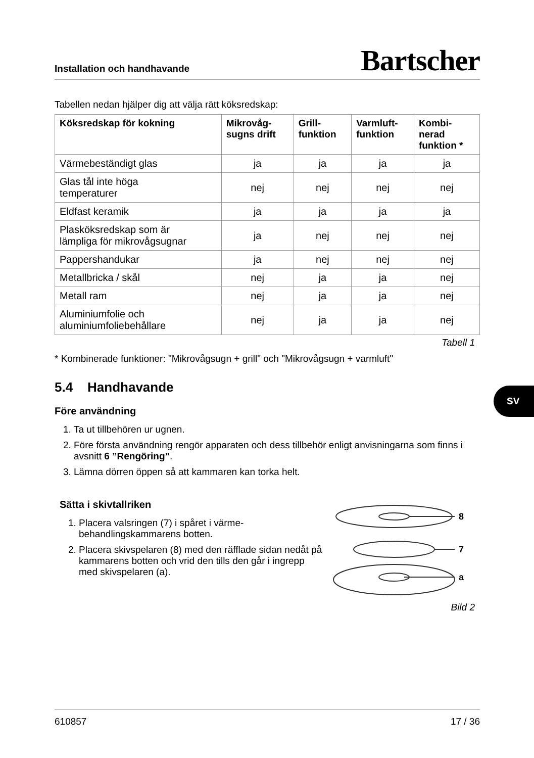Installation och handhavande Bartscher
Tabellen nedan hjälper dig att välja rätt köksredskap:
| Köksredskap för kokning | Mikrovåg- sugns drift | Grill- funktion | Varmluft- funktion | Kombi- nerad funktion * |
| --- | --- | --- | --- | --- |
| Värmebeständigt glas | ja | ja | ja | ja |
| Glas tål inte höga temperaturer | nej | nej | nej | nej |
| Eldfast keramik | ja | ja | ja | ja |
| Plasköksredskap som är lämpliga för mikrovågsugnar | ja | nej | nej | nej |
| Pappershandukar | ja | nej | nej | nej |
| Metallbricka / skål | nej | ja | ja | nej |
| Metall ram | nej | ja | ja | nej |
| Aluminiumfolie och aluminiumfoliebehållare | nej | ja | ja | nej |
Tabell 1
* Kombinerade funktioner: "Mikrovågsugn + grill" och "Mikrovågsugn + varmluft"
5.4 Handhavande
Före användning
1. Ta ut tillbehören ur ugnen.
2. Före första användning rengör apparaten och dess tillbehör enligt anvisningarna som finns i avsnitt 6 ”Rengöring”.
3. Lämna dörren öppen så att kammaren kan torka helt.
Sätta i skivtallriken
1. Placera valsringen (7) i spåret i värme-behandlingskammarens botten.
2. Placera skivspelaren (8) med den räfflade sidan nedåt på kammarens botten och vrid den tills den går i ingrepp med skivspelaren (a).
8
7
a
Bild 2
SV
610857 17 / 36